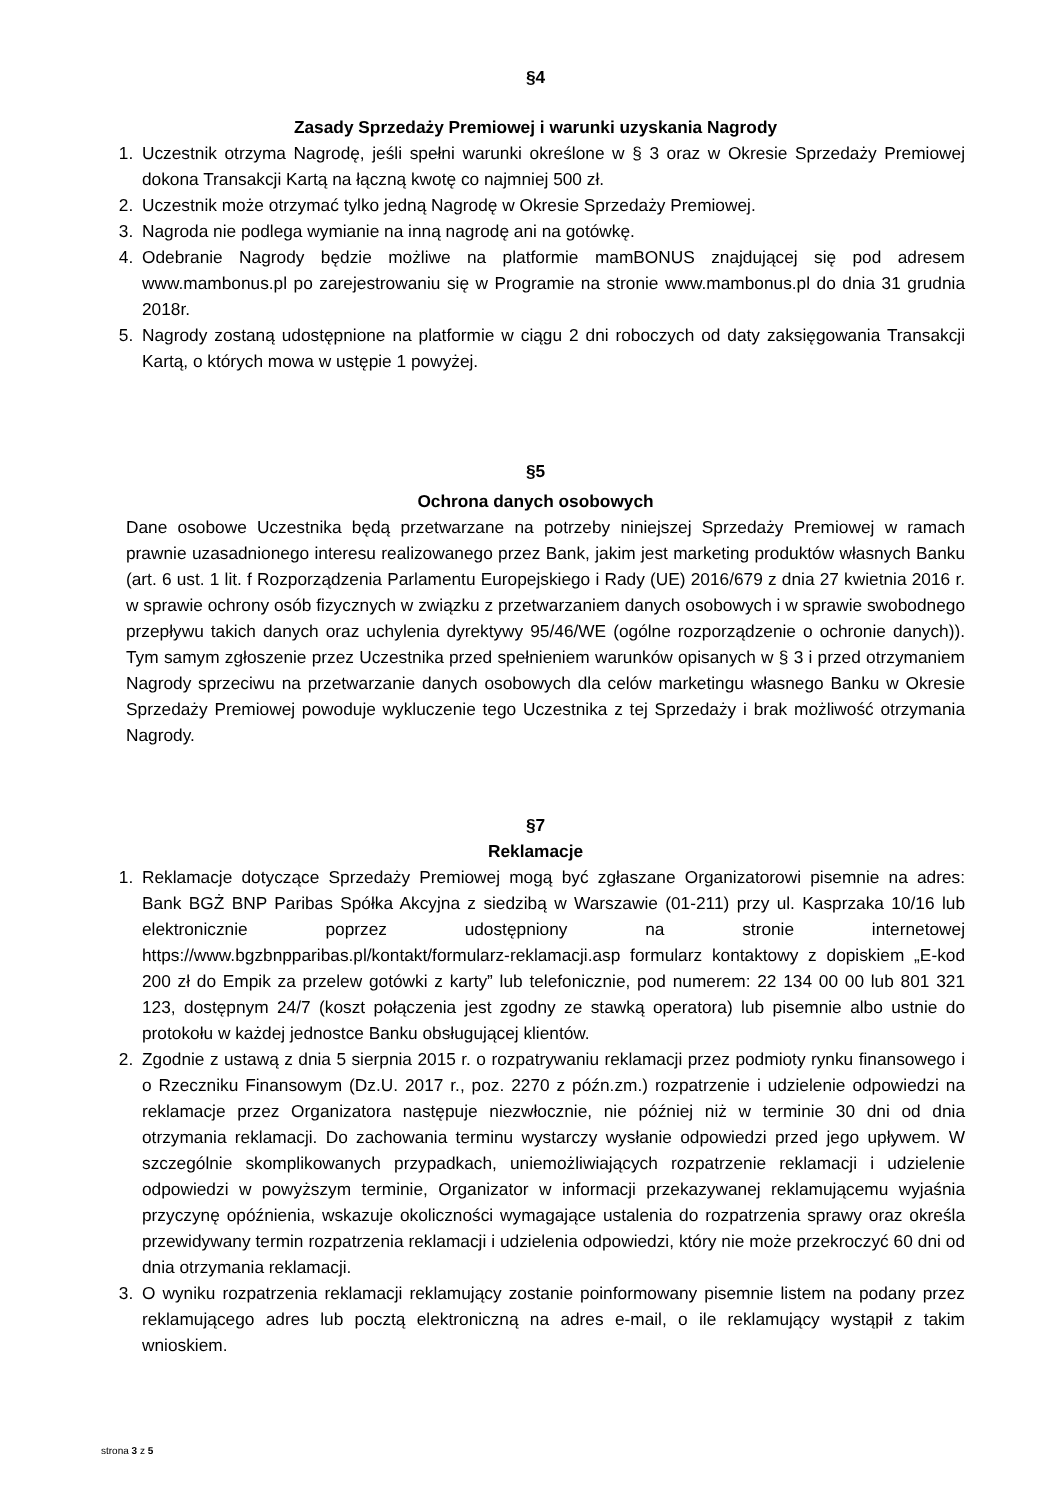§4
Zasady Sprzedaży Premiowej i warunki uzyskania Nagrody
1. Uczestnik otrzyma Nagrodę, jeśli spełni warunki określone w § 3 oraz w Okresie Sprzedaży Premiowej dokona Transakcji Kartą na łączną kwotę co najmniej 500 zł.
2. Uczestnik może otrzymać tylko jedną Nagrodę w Okresie Sprzedaży Premiowej.
3. Nagroda nie podlega wymianie na inną nagrodę ani na gotówkę.
4. Odebranie Nagrody będzie możliwe na platformie mamBONUS znajdującej się pod adresem www.mambonus.pl po zarejestrowaniu się w Programie na stronie www.mambonus.pl do dnia 31 grudnia 2018r.
5. Nagrody zostaną udostępnione na platformie w ciągu 2 dni roboczych od daty zaksięgowania Transakcji Kartą, o których mowa w ustępie 1 powyżej.
§5
Ochrona danych osobowych
Dane osobowe Uczestnika będą przetwarzane na potrzeby niniejszej Sprzedaży Premiowej w ramach prawnie uzasadnionego interesu realizowanego przez Bank, jakim jest marketing produktów własnych Banku (art. 6 ust. 1 lit. f Rozporządzenia Parlamentu Europejskiego i Rady (UE) 2016/679 z dnia 27 kwietnia 2016 r. w sprawie ochrony osób fizycznych w związku z przetwarzaniem danych osobowych i w sprawie swobodnego przepływu takich danych oraz uchylenia dyrektywy 95/46/WE (ogólne rozporządzenie o ochronie danych)). Tym samym zgłoszenie przez Uczestnika przed spełnieniem warunków opisanych w § 3 i przed otrzymaniem Nagrody sprzeciwu na przetwarzanie danych osobowych dla celów marketingu własnego Banku w Okresie Sprzedaży Premiowej powoduje wykluczenie tego Uczestnika z tej Sprzedaży i brak możliwość otrzymania Nagrody.
§7
Reklamacje
1. Reklamacje dotyczące Sprzedaży Premiowej mogą być zgłaszane Organizatorowi pisemnie na adres: Bank BGŻ BNP Paribas Spółka Akcyjna z siedzibą w Warszawie (01-211) przy ul. Kasprzaka 10/16 lub elektronicznie poprzez udostępniony na stronie internetowej https://www.bgzbnpparibas.pl/kontakt/formularz-reklamacji.asp formularz kontaktowy z dopiskiem „E-kod 200 zł do Empik za przelew gotówki z karty” lub telefonicznie, pod numerem: 22 134 00 00 lub 801 321 123, dostępnym 24/7 (koszt połączenia jest zgodny ze stawką operatora) lub pisemnie albo ustnie do protokołu w każdej jednostce Banku obsługującej klientów.
2. Zgodnie z ustawą z dnia 5 sierpnia 2015 r. o rozpatrywaniu reklamacji przez podmioty rynku finansowego i o Rzeczniku Finansowym (Dz.U. 2017 r., poz. 2270 z późn.zm.) rozpatrzenie i udzielenie odpowiedzi na reklamacje przez Organizatora następuje niezwłocznie, nie później niż w terminie 30 dni od dnia otrzymania reklamacji. Do zachowania terminu wystarczy wysłanie odpowiedzi przed jego upływem. W szczególnie skomplikowanych przypadkach, uniemożliwiających rozpatrzenie reklamacji i udzielenie odpowiedzi w powyższym terminie, Organizator w informacji przekazywanej reklamującemu wyjaśnia przyczynę opóźnienia, wskazuje okoliczności wymagające ustalenia do rozpatrzenia sprawy oraz określa przewidywany termin rozpatrzenia reklamacji i udzielenia odpowiedzi, który nie może przekroczyć 60 dni od dnia otrzymania reklamacji.
3. O wyniku rozpatrzenia reklamacji reklamujący zostanie poinformowany pisemnie listem na podany przez reklamującego adres lub pocztą elektroniczną na adres e-mail, o ile reklamujący wystąpił z takim wnioskiem.
strona 3 z 5